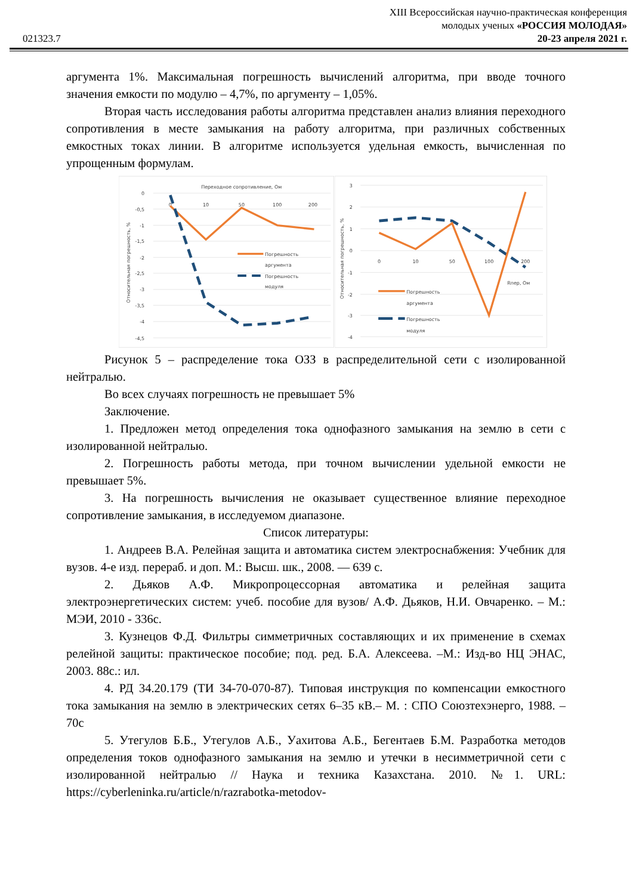021323.7
XIII Всероссийская научно-практическая конференция
молодых ученых «РОССИЯ МОЛОДАЯ»
20-23 апреля 2021 г.
аргумента 1%. Максимальная погрешность вычислений алгоритма, при вводе точного значения емкости по модулю – 4,7%, по аргументу – 1,05%.
Вторая часть исследования работы алгоритма представлен анализ влияния переходного сопротивления в месте замыкания на работу алгоритма, при различных собственных емкостных токах линии. В алгоритме используется удельная емкость, вычисленная по упрощенным формулам.
0
-0,5
-1
-1,5
-2
-2,5
-3
-3,5
-4
-4,5
Переходное сопротивление, Ом
0
10
50
100
200
Относительная погрешность, %
Погрешность
аргумента
Погрешность
модуля
3
2
1
0
-1
-2
-3
-4
Относительная погрешность, %
0
10
50
100
200
Rпер, Ом
Погрешность
аргумента
Погрешность
модуля
Рисунок 5 – распределение тока ОЗЗ в распределительной сети с изолированной нейтралью.
Во всех случаях погрешность не превышает 5%
Заключение.
1. Предложен метод определения тока однофазного замыкания на землю в сети с изолированной нейтралью.
2. Погрешность работы метода, при точном вычислении удельной емкости не превышает 5%.
3. На погрешность вычисления не оказывает существенное влияние переходное сопротивление замыкания, в исследуемом диапазоне.
Список литературы:
1. Андреев В.А. Релейная защита и автоматика систем электроснабжения: Учебник для вузов. 4-е изд. перераб. и доп. М.: Высш. шк., 2008. — 639 с.
2. Дьяков А.Ф. Микропроцессорная автоматика и релейная защита электроэнергетических систем: учеб. пособие для вузов/ А.Ф. Дьяков, Н.И. Овчаренко. – М.: МЭИ, 2010 - 336с.
3. Кузнецов Ф.Д. Фильтры симметричных составляющих и их применение в схемах релейной защиты: практическое пособие; под. ред. Б.А. Алексеева. –М.: Изд-во НЦ ЭНАС, 2003. 88с.: ил.
4. РД 34.20.179 (ТИ 34-70-070-87). Типовая инструкция по компенсации емкостного тока замыкания на землю в электрических сетях 6–35 кВ.– М. : СПО Союзтехэнерго, 1988. – 70с
5. Утегулов Б.Б., Утегулов А.Б., Уахитова А.Б., Бегентаев Б.М. Разработка методов определения токов однофазного замыкания на землю и утечки в несимметричной сети с изолированной нейтралью // Наука и техника Казахстана. 2010. №1. URL: https://cyberleninka.ru/article/n/razrabotka-metodov-